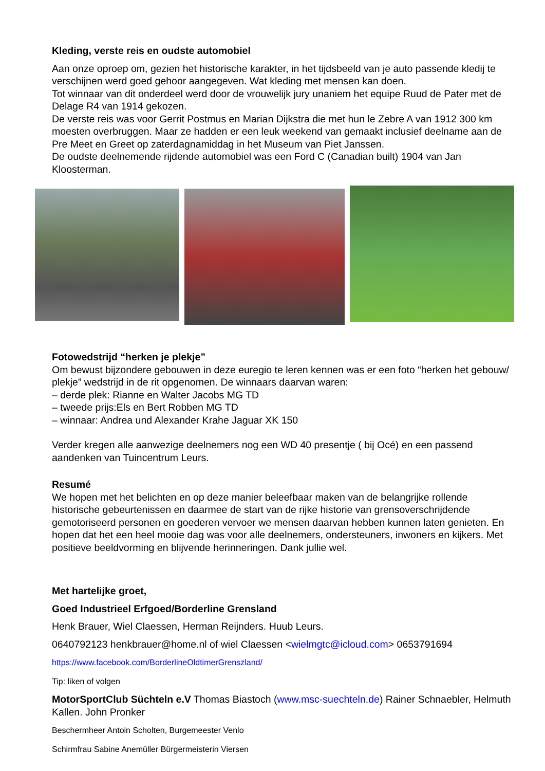Kleding, verste reis en oudste automobiel
Aan onze oproep om, gezien het historische karakter, in het tijdsbeeld van je auto passende kledij te verschijnen werd goed gehoor aangegeven. Wat kleding met mensen kan doen.
Tot winnaar van dit onderdeel werd door de vrouwelijk jury unaniem het equipe Ruud de Pater met de Delage R4 van 1914 gekozen.
De verste reis was voor Gerrit Postmus en Marian Dijkstra die met hun le Zebre A van 1912 300 km moesten overbruggen. Maar ze hadden er een leuk weekend van gemaakt inclusief deelname aan de Pre Meet en Greet op zaterdagnamiddag in het Museum van Piet Janssen.
De oudste deelnemende rijdende automobiel was een Ford C (Canadian built) 1904 van Jan Kloosterman.
Fotowedstrijd “herken je plekje”
Om bewust bijzondere gebouwen in deze euregio te leren kennen was er een foto “herken het gebouw/ plekje” wedstrijd in de rit opgenomen. De winnaars daarvan waren:
– derde plek: Rianne en Walter Jacobs MG TD
– tweede prijs:Els en Bert Robben MG TD
– winnaar: Andrea und Alexander Krahe Jaguar XK 150
Verder kregen alle aanwezige deelnemers nog een WD 40 presentje ( bij Océ) en een passend aandenken van Tuincentrum Leurs.
Resumé
We hopen met het belichten en op deze manier beleefbaar maken van de belangrijke rollende historische gebeurtenissen en daarmee de start van de rijke historie van grensoverschrijdende gemotoriseerd personen en goederen vervoer we mensen daarvan hebben kunnen laten genieten. En hopen dat het een heel mooie dag was voor alle deelnemers, ondersteuners, inwoners en kijkers. Met positieve beeldvorming en blijvende herinneringen. Dank jullie wel.
Met hartelijke groet,
Goed Industrieel Erfgoed/Borderline Grensland
Henk Brauer, Wiel Claessen, Herman Reijnders. Huub Leurs.
0640792123 henkbrauer@home.nl of wiel Claessen <wielmgtc@icloud.com> 0653791694
https://www.facebook.com/BorderlineOldtimerGrenszland/
Tip: liken of volgen
MotorSportClub Süchteln e.V Thomas Biastoch (www.msc-suechteln.de) Rainer Schnaebler, Helmuth Kallen. John Pronker
Beschermheer Antoin Scholten, Burgemeester Venlo
Schirmfrau Sabine Anemüller Bürgermeisterin Viersen